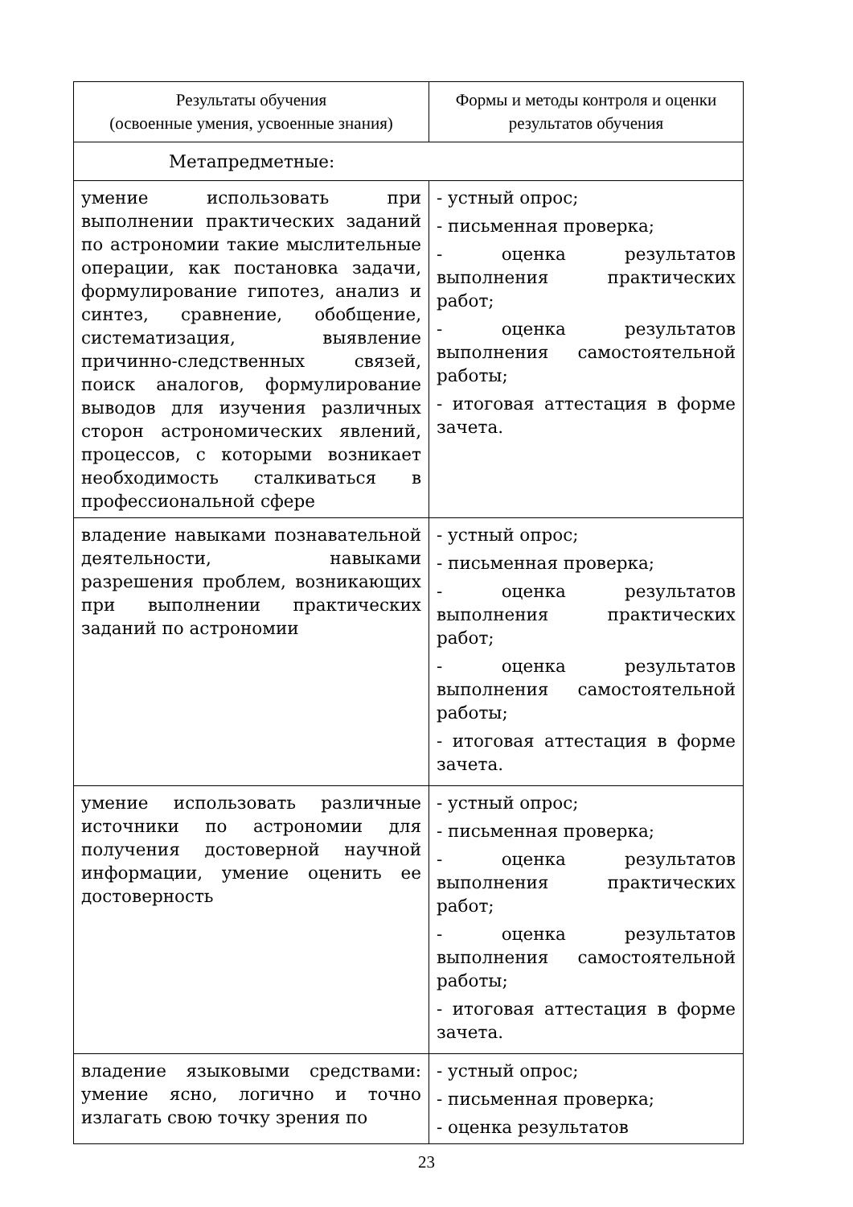| Результаты обучения (освоенные умения, усвоенные знания) | Формы и методы контроля и оценки результатов обучения |
| --- | --- |
| Метапредметные: | |
| умение использовать при выполнении практических заданий по астрономии такие мыслительные операции, как постановка задачи, формулирование гипотез, анализ и синтез, сравнение, обобщение, систематизация, выявление причинно-следственных связей, поиск аналогов, формулирование выводов для изучения различных сторон астрономических явлений, процессов, с которыми возникает необходимость сталкиваться в профессиональной сфере | - устный опрос; - письменная проверка; - оценка результатов выполнения практических работ; - оценка результатов выполнения самостоятельной работы; - итоговая аттестация в форме зачета. |
| владение навыками познавательной деятельности, навыками разрешения проблем, возникающих при выполнении практических заданий по астрономии | - устный опрос; - письменная проверка; - оценка результатов выполнения практических работ; - оценка результатов выполнения самостоятельной работы; - итоговая аттестация в форме зачета. |
| умение использовать различные источники по астрономии для получения достоверной научной информации, умение оценить ее достоверность | - устный опрос; - письменная проверка; - оценка результатов выполнения практических работ; - оценка результатов выполнения самостоятельной работы; - итоговая аттестация в форме зачета. |
| владение языковыми средствами: умение ясно, логично и точно излагать свою точку зрения по | - устный опрос; - письменная проверка; - оценка результатов |
23